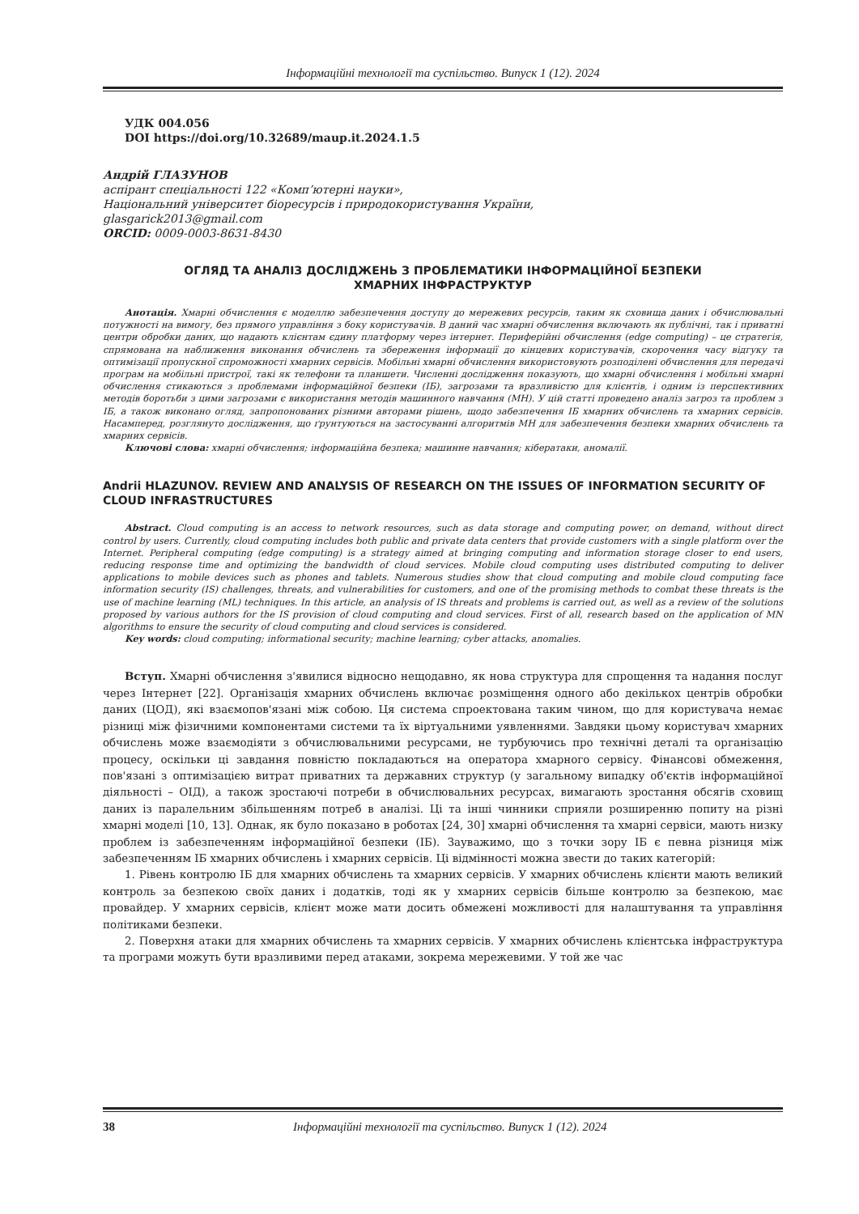Інформаційні технології та суспільство. Випуск 1 (12). 2024
УДК 004.056
DOI https://doi.org/10.32689/maup.it.2024.1.5
Андрій ГЛАЗУНОВ
аспірант спеціальності 122 «Комп’ютерні науки»,
Національний університет біоресурсів і природокористування України,
glasgarick2013@gmail.com
ORCID: 0009-0003-8631-8430
ОГЛЯД ТА АНАЛІЗ ДОСЛІДЖЕНЬ З ПРОБЛЕМАТИКИ ІНФОРМАЦІЙНОЇ БЕЗПЕКИ
ХМАРНИХ ІНФРАСТРУКТУР
Анотація. Хмарні обчислення є моделлю забезпечення доступу до мережевих ресурсів, таким як сховища даних і обчислювальні потужності на вимогу, без прямого управління з боку користувачів. В даний час хмарні обчислення включають як публічні, так і приватні центри обробки даних, що надають клієнтам єдину платформу через інтернет. Периферійні обчислення (edge computing) – це стратегія, спрямована на наближення виконання обчислень та збереження інформації до кінцевих користувачів, скорочення часу відгуку та оптимізації пропускної спроможності хмарних сервісів. Мобільні хмарні обчислення використовують розподілені обчислення для передачі програм на мобільні пристрої, такі як телефони та планшети. Численні дослідження показують, що хмарні обчислення і мобільні хмарні обчислення стикаються з проблемами інформаційної безпеки (ІБ), загрозами та вразливістю для клієнтів, і одним із перспективних методів боротьби з цими загрозами є використання методів машинного навчання (МН). У цій статті проведено аналіз загроз та проблем з ІБ, а також виконано огляд, запропонованих різними авторами рішень, щодо забезпечення ІБ хмарних обчислень та хмарних сервісів. Насамперед, розглянуто дослідження, що ґрунтуються на застосуванні алгоритмів МН для забезпечення безпеки хмарних обчислень та хмарних сервісів.
Ключові слова: хмарні обчислення; інформаційна безпека; машинне навчання; кібератаки, аномалії.
Andrii HLAZUNOV. REVIEW AND ANALYSIS OF RESEARCH ON THE ISSUES OF INFORMATION SECURITY OF CLOUD INFRASTRUCTURES
Abstract. Cloud computing is an access to network resources, such as data storage and computing power, on demand, without direct control by users. Currently, cloud computing includes both public and private data centers that provide customers with a single platform over the Internet. Peripheral computing (edge computing) is a strategy aimed at bringing computing and information storage closer to end users, reducing response time and optimizing the bandwidth of cloud services. Mobile cloud computing uses distributed computing to deliver applications to mobile devices such as phones and tablets. Numerous studies show that cloud computing and mobile cloud computing face information security (IS) challenges, threats, and vulnerabilities for customers, and one of the promising methods to combat these threats is the use of machine learning (ML) techniques. In this article, an analysis of IS threats and problems is carried out, as well as a review of the solutions proposed by various authors for the IS provision of cloud computing and cloud services. First of all, research based on the application of MN algorithms to ensure the security of cloud computing and cloud services is considered.
Key words: cloud computing; informational security; machine learning; cyber attacks, anomalies.
Вступ. Хмарні обчислення з'явилися відносно нещодавно, як нова структура для спрощення та надання послуг через Інтернет [22]. Організація хмарних обчислень включає розміщення одного або декількох центрів обробки даних (ЦОД), які взаємопов'язані між собою. Ця система спроектована таким чином, що для користувача немає різниці між фізичними компонентами системи та їх віртуальними уявленнями. Завдяки цьому користувач хмарних обчислень може взаємодіяти з обчислювальними ресурсами, не турбуючись про технічні деталі та організацію процесу, оскільки ці завдання повністю покладаються на оператора хмарного сервісу. Фінансові обмеження, пов'язані з оптимізацією витрат приватних та державних структур (у загальному випадку об'єктів інформаційної діяльності – ОІД), а також зростаючі потреби в обчислювальних ресурсах, вимагають зростання обсягів сховищ даних із паралельним збільшенням потреб в аналізі. Ці та інші чинники сприяли розширенню попиту на різні хмарні моделі [10, 13]. Однак, як було показано в роботах [24, 30] хмарні обчислення та хмарні сервіси, мають низку проблем із забезпеченням інформаційної безпеки (ІБ). Зауважимо, що з точки зору ІБ є певна різниця між забезпеченням ІБ хмарних обчислень і хмарних сервісів. Ці відмінності можна звести до таких категорій:
1. Рівень контролю ІБ для хмарних обчислень та хмарних сервісів. У хмарних обчислень клієнти мають великий контроль за безпекою своїх даних і додатків, тоді як у хмарних сервісів більше контролю за безпекою, має провайдер. У хмарних сервісів, клієнт може мати досить обмежені можливості для налаштування та управління політиками безпеки.
2. Поверхня атаки для хмарних обчислень та хмарних сервісів. У хмарних обчислень клієнтська інфраструктура та програми можуть бути вразливими перед атаками, зокрема мережевими. У той же час
38 Інформаційні технології та суспільство. Випуск 1 (12). 2024